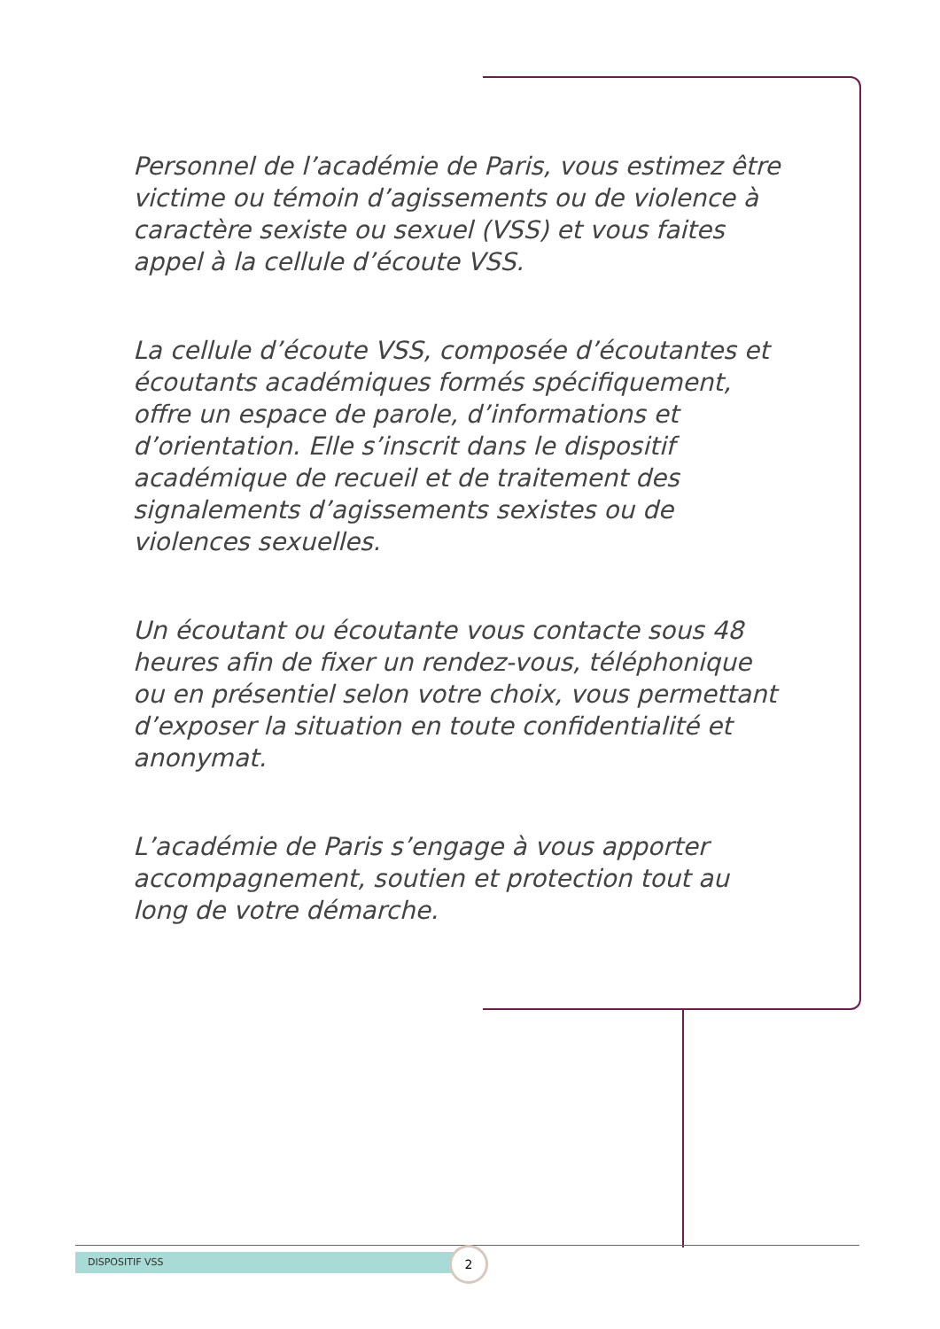Personnel de l’académie de Paris, vous estimez être victime ou témoin d’agissements ou de violence à caractère sexiste ou sexuel (VSS) et vous faites appel à la cellule d’écoute VSS.
La cellule d’écoute VSS, composée d’écoutantes et écoutants académiques formés spécifiquement, offre un espace de parole, d’informations et d’orientation. Elle s’inscrit dans le dispositif académique de recueil et de traitement des signalements d’agissements sexistes ou de violences sexuelles.
Un écoutant ou écoutante vous contacte sous 48 heures afin de fixer un rendez-vous, téléphonique ou en présentiel selon votre choix, vous permettant d’exposer la situation en toute confidentialité et anonymat.
L’académie de Paris s’engage à vous apporter accompagnement, soutien et protection tout au long de votre démarche.
DISPOSITIF VSS 2